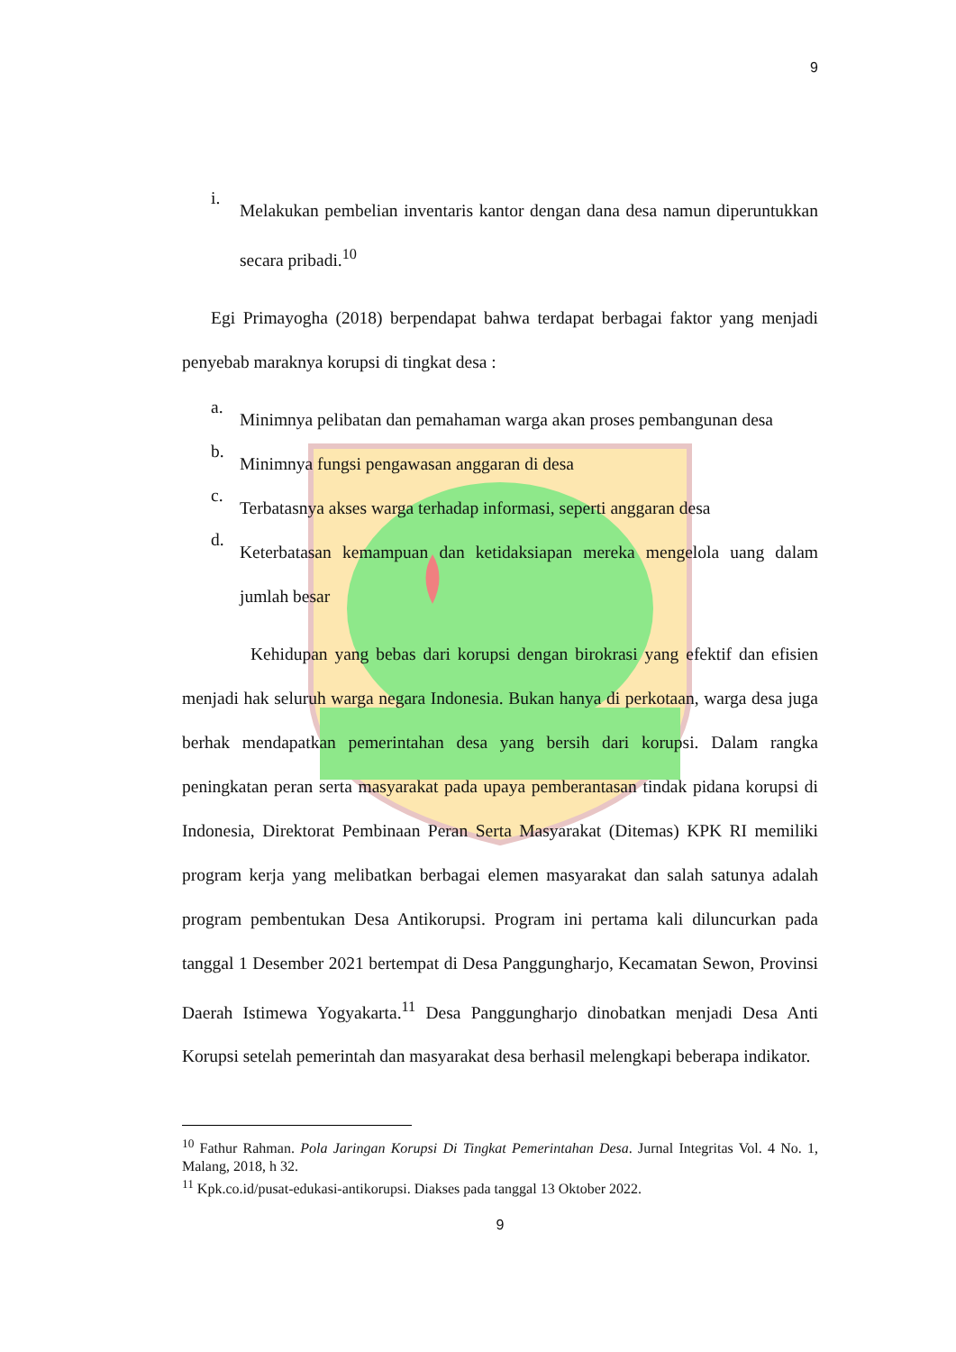9
i.
Melakukan pembelian inventaris kantor dengan dana desa namun diperuntukkan secara pribadi.<sup>10</sup>
Egi Primayogha (2018) berpendapat bahwa terdapat berbagai faktor yang menjadi penyebab maraknya korupsi di tingkat desa :
a.
Minimnya pelibatan dan pemahaman warga akan proses pembangunan desa
b.
Minimnya fungsi pengawasan anggaran di desa
c.
Terbatasnya akses warga terhadap informasi, seperti anggaran desa
d.
Keterbatasan kemampuan dan ketidaksiapan mereka mengelola uang dalam jumlah besar
Kehidupan yang bebas dari korupsi dengan birokrasi yang efektif dan efisien menjadi hak seluruh warga negara Indonesia. Bukan hanya di perkotaan, warga desa juga berhak mendapatkan pemerintahan desa yang bersih dari korupsi. Dalam rangka peningkatan peran serta masyarakat pada upaya pemberantasan tindak pidana korupsi di Indonesia, Direktorat Pembinaan Peran Serta Masyarakat (Ditemas) KPK RI memiliki program kerja yang melibatkan berbagai elemen masyarakat dan salah satunya adalah program pembentukan Desa Antikorupsi. Program ini pertama kali diluncurkan pada tanggal 1 Desember 2021 bertempat di Desa Panggungharjo, Kecamatan Sewon, Provinsi Daerah Istimewa Yogyakarta.<sup>11</sup> Desa Panggungharjo dinobatkan menjadi Desa Anti Korupsi setelah pemerintah dan masyarakat desa berhasil melengkapi beberapa indikator.
<sup>10</sup> Fathur Rahman. Pola Jaringan Korupsi Di Tingkat Pemerintahan Desa. Jurnal Integritas Vol. 4 No. 1, Malang, 2018, h 32.
<sup>11</sup> Kpk.co.id/pusat-edukasi-antikorupsi. Diakses pada tanggal 13 Oktober 2022.
9